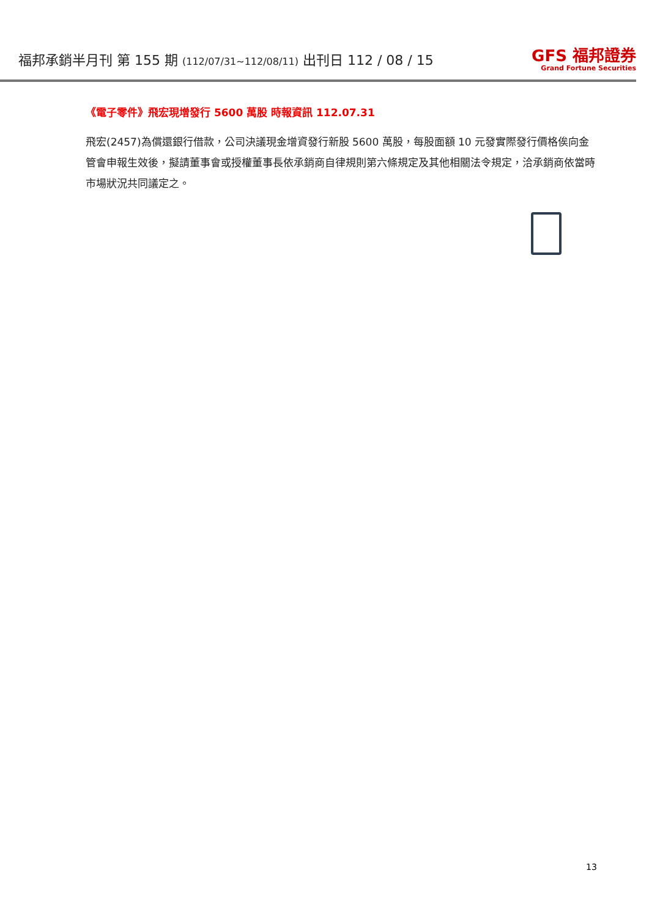福邦承銷半月刊 第 155 期 (112/07/31~112/08/11) 出刊日 112 / 08 / 15
GFS 福邦證券
Grand Fortune Securities
《電子零件》飛宏現增發行 5600 萬股 時報資訊 112.07.31
飛宏(2457)為償還銀行借款，公司決議現金增資發行新股 5600 萬股，每股面額 10 元發實際發行價格俟向金管會申報生效後，擬請董事會或授權董事長依承銷商自律規則第六條規定及其他相關法令規定，洽承銷商依當時市場狀況共同議定之。
13